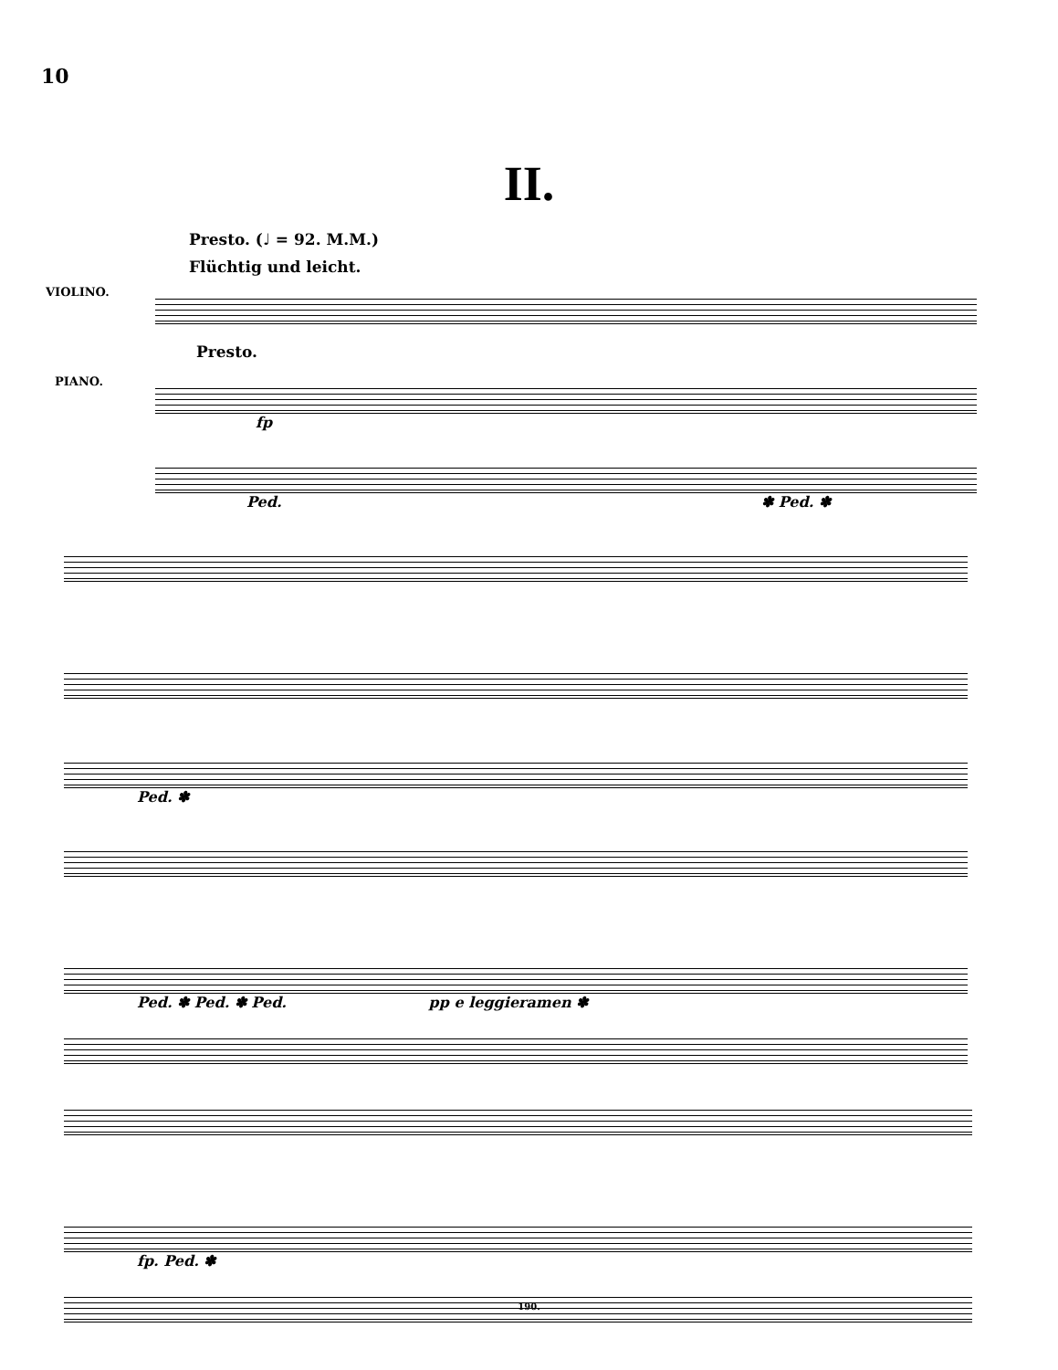10
II.
Presto. (♩ = 92. M.M.)
Flüchtig und leicht.
VIOLINO.
Presto.
PIANO.
fp
Ped. ✽ Ped. ✽
Ped. ✽
Ped. ✽ Ped. ✽ Ped. pp e leggieramen ✽
fp. Ped. ✽
190.